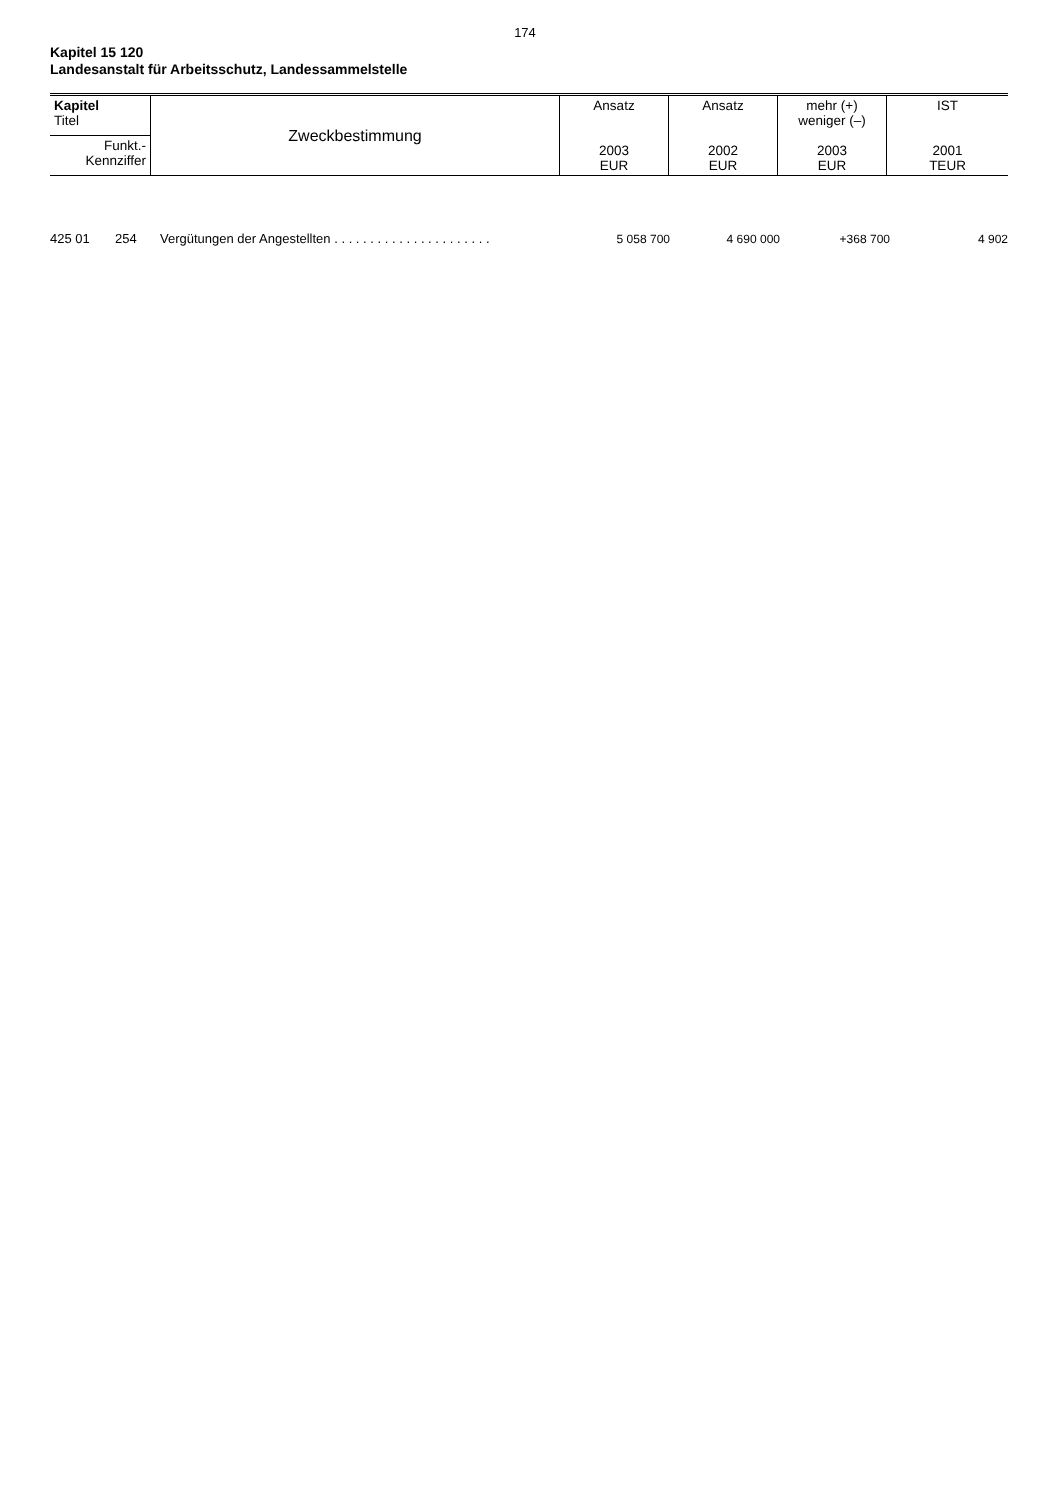174
Kapitel 15 120
Landesanstalt für Arbeitsschutz, Landessammelstelle
| Kapitel Titel | Zweckbestimmung | Ansatz 2003 EUR | Ansatz 2002 EUR | mehr (+) weniger (–) 2003 EUR | IST 2001 TEUR |
| Funkt.- Kennziffer | | | | | |
| 425 01 | 254 | Vergütungen der Angestellten . . . . . . . . . . . . . . . . . . . . . . | 5 058 700 | 4 690 000 | +368 700 | 4 902 |